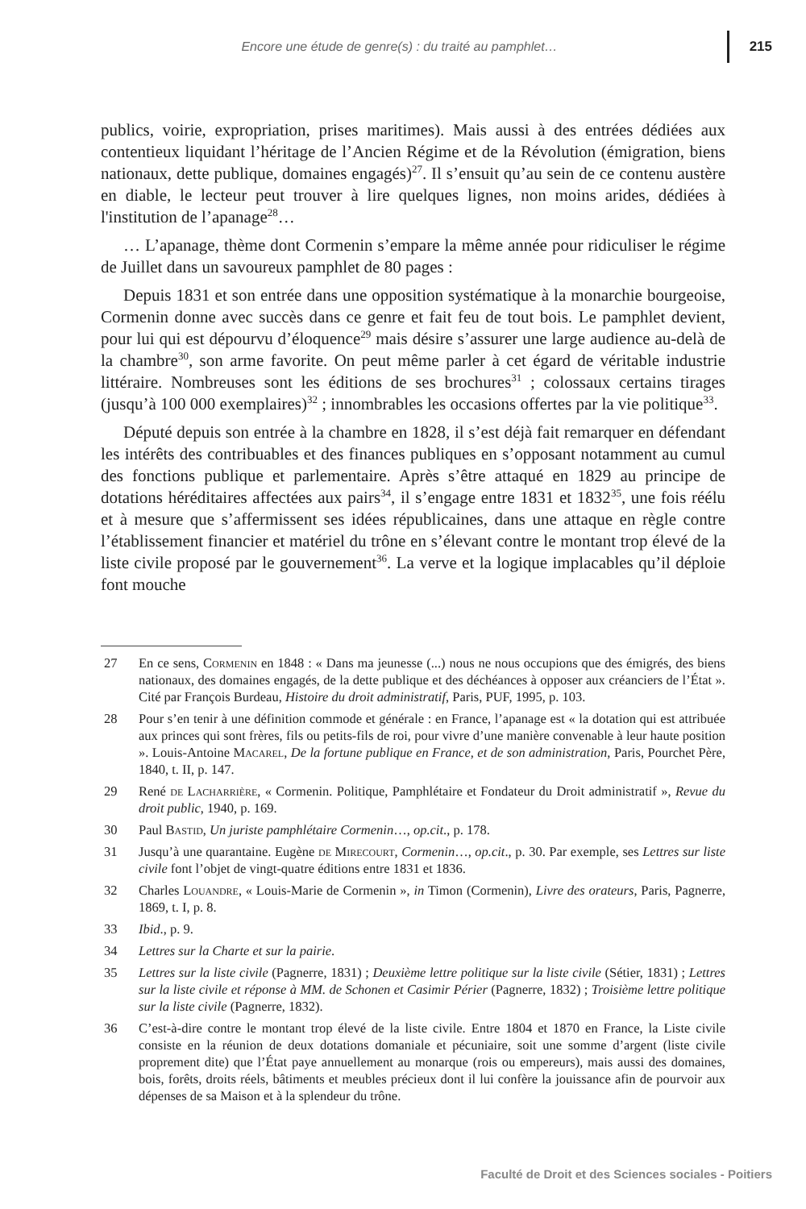Encore une étude de genre(s) : du traité au pamphlet… 215
publics, voirie, expropriation, prises maritimes). Mais aussi à des entrées dédiées aux contentieux liquidant l’héritage de l’Ancien Régime et de la Révolution (émigration, biens nationaux, dette publique, domaines engagés)<sup>27</sup>. Il s’ensuit qu’au sein de ce contenu austère en diable, le lecteur peut trouver à lire quelques lignes, non moins arides, dédiées à l'institution de l’apanage<sup>28</sup>…
… L’apanage, thème dont Cormenin s’empare la même année pour ridiculiser le régime de Juillet dans un savoureux pamphlet de 80 pages :
Depuis 1831 et son entrée dans une opposition systématique à la monarchie bourgeoise, Cormenin donne avec succès dans ce genre et fait feu de tout bois. Le pamphlet devient, pour lui qui est dépourvu d’éloquence<sup>29</sup> mais désire s’assurer une large audience au-delà de la chambre<sup>30</sup>, son arme favorite. On peut même parler à cet égard de véritable industrie littéraire. Nombreuses sont les éditions de ses brochures<sup>31</sup> ; colossaux certains tirages (jusqu’à 100 000 exemplaires)<sup>32</sup> ; innombrables les occasions offertes par la vie politique<sup>33</sup>.
Député depuis son entrée à la chambre en 1828, il s’est déjà fait remarquer en défendant les intérêts des contribuables et des finances publiques en s’opposant notamment au cumul des fonctions publique et parlementaire. Après s’être attaqué en 1829 au principe de dotations héréditaires affectées aux pairs<sup>34</sup>, il s’engage entre 1831 et 1832<sup>35</sup>, une fois réélu et à mesure que s’affermissent ses idées républicaines, dans une attaque en règle contre l’établissement financier et matériel du trône en s’élevant contre le montant trop élevé de la liste civile proposé par le gouvernement<sup>36</sup>. La verve et la logique implacables qu’il déploie font mouche
27 En ce sens, Cormenin en 1848 : « Dans ma jeunesse (...) nous ne nous occupions que des émigrés, des biens nationaux, des domaines engagés, de la dette publique et des déchéances à opposer aux créanciers de l’État ». Cité par François Burdeau, Histoire du droit administratif, Paris, PUF, 1995, p. 103.
28 Pour s’en tenir à une définition commode et générale : en France, l’apanage est « la dotation qui est attribuée aux princes qui sont frères, fils ou petits-fils de roi, pour vivre d’une manière convenable à leur haute position ». Louis-Antoine Macarel, De la fortune publique en France, et de son administration, Paris, Pourchet Père, 1840, t. II, p. 147.
29 René de Lacharrière, « Cormenin. Politique, Pamphlétaire et Fondateur du Droit administratif », Revue du droit public, 1940, p. 169.
30 Paul Bastid, Un juriste pamphlétaire Cormenin…, op.cit., p. 178.
31 Jusqu’à une quarantaine. Eugène de Mirecourt, Cormenin…, op.cit., p. 30. Par exemple, ses Lettres sur liste civile font l’objet de vingt-quatre éditions entre 1831 et 1836.
32 Charles Louandre, « Louis-Marie de Cormenin », in Timon (Cormenin), Livre des orateurs, Paris, Pagnerre, 1869, t. I, p. 8.
33 Ibid., p. 9.
34 Lettres sur la Charte et sur la pairie.
35 Lettres sur la liste civile (Pagnerre, 1831) ; Deuxième lettre politique sur la liste civile (Sétier, 1831) ; Lettres sur la liste civile et réponse à MM. de Schonen et Casimir Périer (Pagnerre, 1832) ; Troisième lettre politique sur la liste civile (Pagnerre, 1832).
36 C’est-à-dire contre le montant trop élevé de la liste civile. Entre 1804 et 1870 en France, la Liste civile consiste en la réunion de deux dotations domaniale et pécuniaire, soit une somme d’argent (liste civile proprement dite) que l’État paye annuellement au monarque (rois ou empereurs), mais aussi des domaines, bois, forêts, droits réels, bâtiments et meubles précieux dont il lui confère la jouissance afin de pourvoir aux dépenses de sa Maison et à la splendeur du trône.
Faculté de Droit et des Sciences sociales - Poitiers